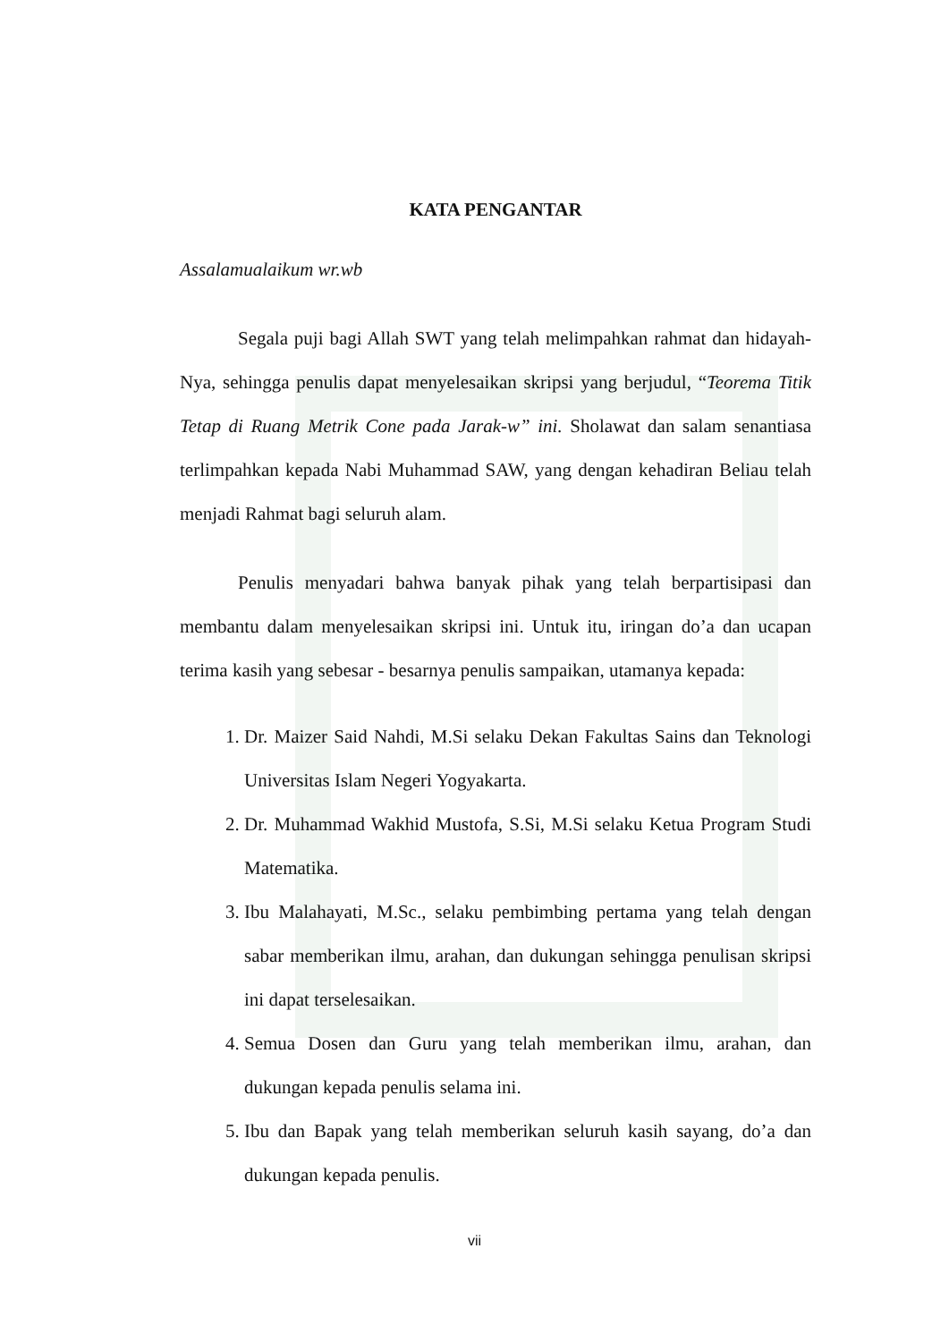KATA PENGANTAR
Assalamualaikum wr.wb
Segala puji bagi Allah SWT yang telah melimpahkan rahmat dan hidayah-Nya, sehingga penulis dapat menyelesaikan skripsi yang berjudul, “Teorema Titik Tetap di Ruang Metrik Cone pada Jarak-w” ini. Sholawat dan salam senantiasa terlimpahkan kepada Nabi Muhammad SAW, yang dengan kehadiran Beliau telah menjadi Rahmat bagi seluruh alam.
Penulis menyadari bahwa banyak pihak yang telah berpartisipasi dan membantu dalam menyelesaikan skripsi ini. Untuk itu, iringan do’a dan ucapan terima kasih yang sebesar - besarnya penulis sampaikan, utamanya kepada:
1. Dr. Maizer Said Nahdi, M.Si selaku Dekan Fakultas Sains dan Teknologi Universitas Islam Negeri Yogyakarta.
2. Dr. Muhammad Wakhid Mustofa, S.Si, M.Si selaku Ketua Program Studi Matematika.
3. Ibu Malahayati, M.Sc., selaku pembimbing pertama yang telah dengan sabar memberikan ilmu, arahan, dan dukungan sehingga penulisan skripsi ini dapat terselesaikan.
4. Semua Dosen dan Guru yang telah memberikan ilmu, arahan, dan dukungan kepada penulis selama ini.
5. Ibu dan Bapak yang telah memberikan seluruh kasih sayang, do’a dan dukungan kepada penulis.
vii